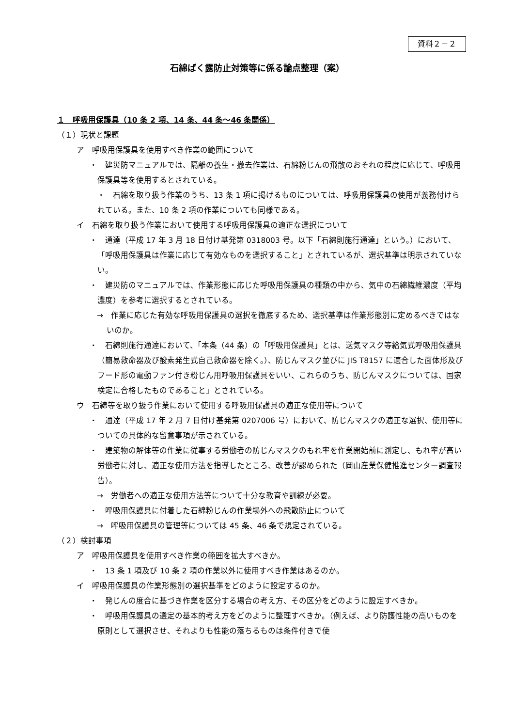資料２－２
石綿ばく露防止対策等に係る論点整理（案）
１　呼吸用保護具（10 条 2 項、14 条、44 条～46 条関係）
（１）現状と課題
ア　呼吸用保護具を使用すべき作業の範囲について
・　建災防マニュアルでは、隔離の養生・撤去作業は、石綿粉じんの飛散のおそれの程度に応じて、呼吸用保護具等を使用するとされている。
　・　石綿を取り扱う作業のうち、13 条 1 項に掲げるものについては、呼吸用保護具の使用が義務付けられている。また、10 条 2 項の作業についても同様である。
イ　石綿を取り扱う作業において使用する呼吸用保護具の適正な選択について
・　通達（平成 17 年 3 月 18 日付け基発第 0318003 号。以下「石綿則施行通達」という。）において、「呼吸用保護具は作業に応じて有効なものを選択すること」とされているが、選択基準は明示されていない。
・　建災防のマニュアルでは、作業形態に応じた呼吸用保護具の種類の中から、気中の石綿繊維濃度（平均濃度）を参考に選択するとされている。
→　作業に応じた有効な呼吸用保護具の選択を徹底するため、選択基準は作業形態別に定めるべきではないのか。
・　石綿則施行通達において、「本条（44 条）の「呼吸用保護具」とは、送気マスク等給気式呼吸用保護具（簡易救命器及び酸素発生式自己救命器を除く。）、防じんマスク並びに JIS T8157 に適合した面体形及びフード形の電動ファン付き粉じん用呼吸用保護具をいい、これらのうち、防じんマスクについては、国家検定に合格したものであること」とされている。
ウ　石綿等を取り扱う作業において使用する呼吸用保護具の適正な使用等について
・　通達（平成 17 年 2 月 7 日付け基発第 0207006 号）において、防じんマスクの適正な選択、使用等についての具体的な留意事項が示されている。
・　建築物の解体等の作業に従事する労働者の防じんマスクのもれ率を作業開始前に測定し、もれ率が高い労働者に対し、適正な使用方法を指導したところ、改善が認められた（岡山産業保健推進センター調査報告）。
→　労働者への適正な使用方法等について十分な教育や訓練が必要。
・　呼吸用保護具に付着した石綿粉じんの作業場外への飛散防止について
→　呼吸用保護具の管理等については 45 条、46 条で規定されている。
（２）検討事項
ア　呼吸用保護具を使用すべき作業の範囲を拡大すべきか。
・　13 条 1 項及び 10 条 2 項の作業以外に使用すべき作業はあるのか。
イ　呼吸用保護具の作業形態別の選択基準をどのように設定するのか。
・　発じんの度合に基づき作業を区分する場合の考え方、その区分をどのように設定すべきか。
・　呼吸用保護具の選定の基本的考え方をどのように整理すべきか。（例えば、より防護性能の高いものを原則として選択させ、それよりも性能の落ちるものは条件付きで使